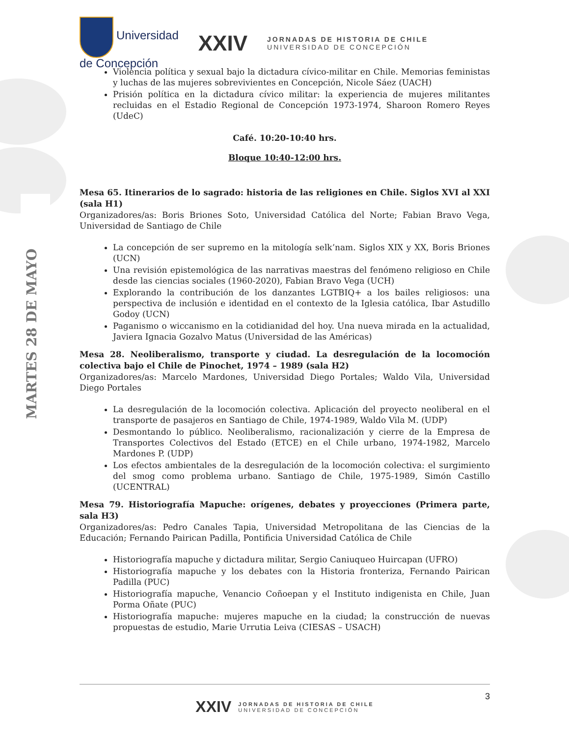MARTES 28 DE MAYO
Universidad
de Concepción
XXIV
JORNADAS DE HISTORIA DE CHILE
UNIVERSIDAD DE CONCEPCIÓN
Violencia política y sexual bajo la dictadura cívico-militar en Chile. Memorias feministas y luchas de las mujeres sobrevivientes en Concepción, Nicole Sáez (UACH)
Prisión política en la dictadura cívico militar: la experiencia de mujeres militantes recluidas en el Estadio Regional de Concepción 1973-1974, Sharoon Romero Reyes (UdeC)
Café. 10:20-10:40 hrs.
Bloque 10:40-12:00 hrs.
Mesa 65. Itinerarios de lo sagrado: historia de las religiones en Chile. Siglos XVI al XXI (sala H1)
Organizadores/as: Boris Briones Soto, Universidad Católica del Norte; Fabian Bravo Vega, Universidad de Santiago de Chile
La concepción de ser supremo en la mitología selk’nam. Siglos XIX y XX, Boris Briones (UCN)
Una revisión epistemológica de las narrativas maestras del fenómeno religioso en Chile desde las ciencias sociales (1960-2020), Fabian Bravo Vega (UCH)
Explorando la contribución de los danzantes LGTBIQ+ a los bailes religiosos: una perspectiva de inclusión e identidad en el contexto de la Iglesia católica, Ibar Astudillo Godoy (UCN)
Paganismo o wiccanismo en la cotidianidad del hoy. Una nueva mirada en la actualidad, Javiera Ignacia Gozalvo Matus (Universidad de las Américas)
Mesa 28. Neoliberalismo, transporte y ciudad. La desregulación de la locomoción colectiva bajo el Chile de Pinochet, 1974 – 1989 (sala H2)
Organizadores/as: Marcelo Mardones, Universidad Diego Portales; Waldo Vila, Universidad Diego Portales
La desregulación de la locomoción colectiva. Aplicación del proyecto neoliberal en el transporte de pasajeros en Santiago de Chile, 1974-1989, Waldo Vila M. (UDP)
Desmontando lo público. Neoliberalismo, racionalización y cierre de la Empresa de Transportes Colectivos del Estado (ETCE) en el Chile urbano, 1974-1982, Marcelo Mardones P. (UDP)
Los efectos ambientales de la desregulación de la locomoción colectiva: el surgimiento del smog como problema urbano. Santiago de Chile, 1975-1989, Simón Castillo (UCENTRAL)
Mesa 79. Historiografía Mapuche: orígenes, debates y proyecciones (Primera parte, sala H3)
Organizadores/as: Pedro Canales Tapia, Universidad Metropolitana de las Ciencias de la Educación; Fernando Pairican Padilla, Pontificia Universidad Católica de Chile
Historiografía mapuche y dictadura militar, Sergio Caniuqueo Huircapan (UFRO)
Historiografía mapuche y los debates con la Historia fronteriza, Fernando Pairican Padilla (PUC)
Historiografía mapuche, Venancio Coñoepan y el Instituto indigenista en Chile, Juan Porma Oñate (PUC)
Historiografía mapuche: mujeres mapuche en la ciudad; la construcción de nuevas propuestas de estudio, Marie Urrutia Leiva (CIESAS – USACH)
3
XXIV JORNADAS DE HISTORIA DE CHILE
UNIVERSIDAD DE CONCEPCIÓN